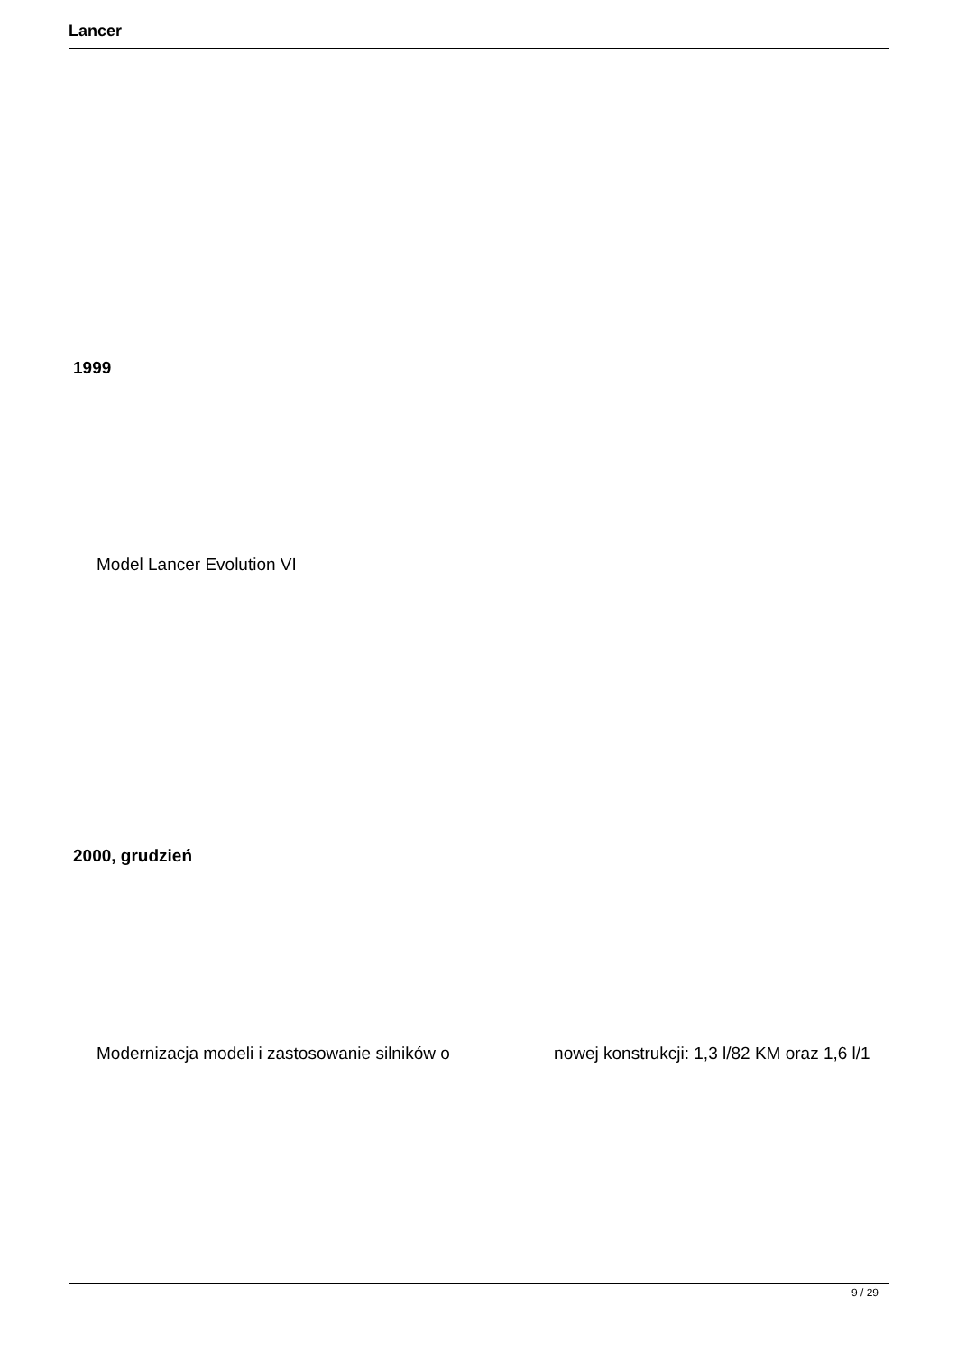Lancer
1999
Model Lancer Evolution VI
2000, grudzień
Modernizacja modeli i zastosowanie silników o nowej konstrukcji: 1,3 l/82 KM oraz 1,6 l/1
9 / 29